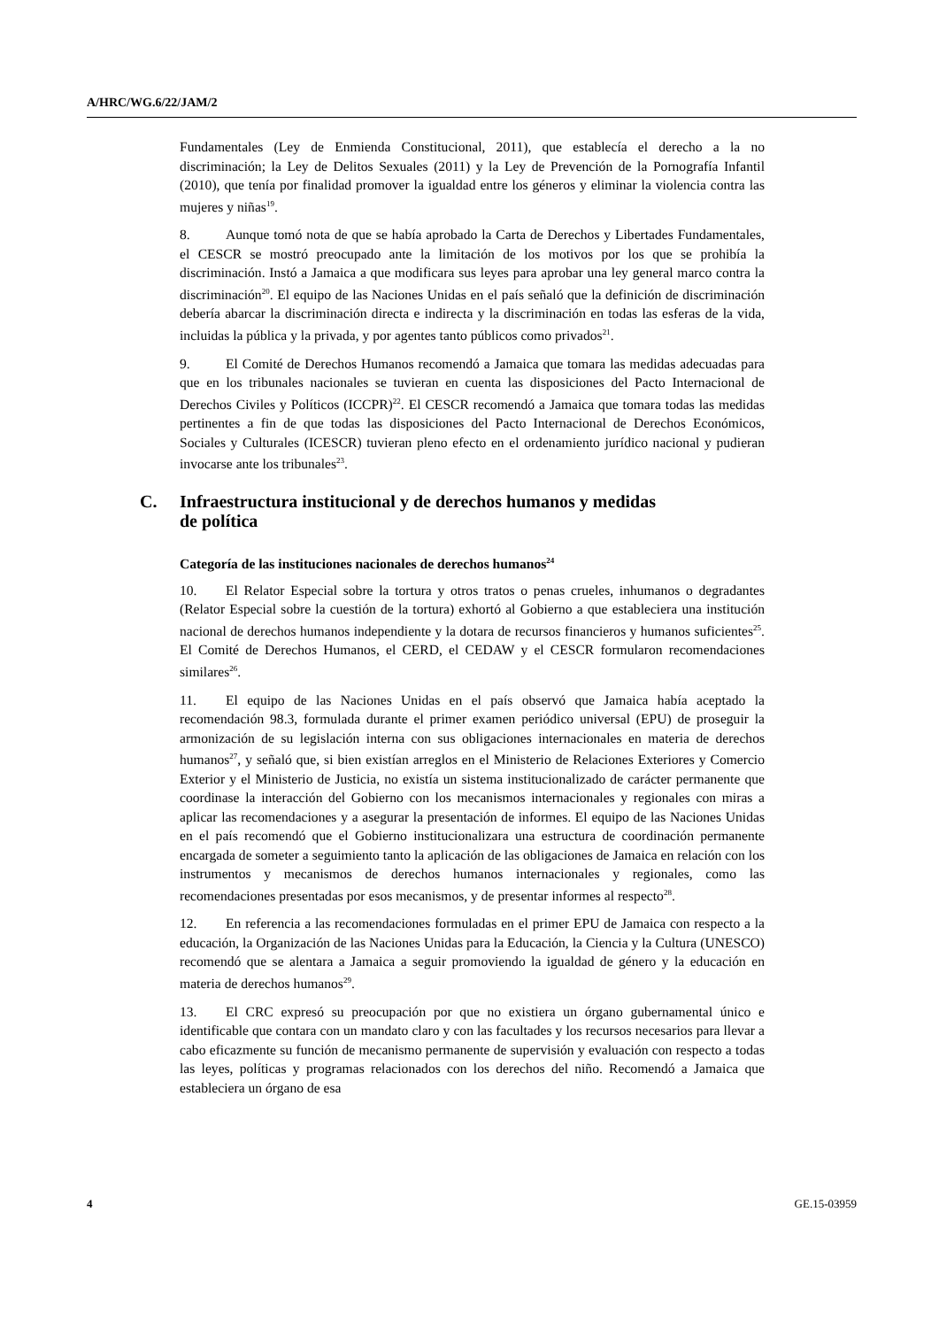A/HRC/WG.6/22/JAM/2
Fundamentales (Ley de Enmienda Constitucional, 2011), que establecía el derecho a la no discriminación; la Ley de Delitos Sexuales (2011) y la Ley de Prevención de la Pornografía Infantil (2010), que tenía por finalidad promover la igualdad entre los géneros y eliminar la violencia contra las mujeres y niñas<sup>19</sup>.
8. Aunque tomó nota de que se había aprobado la Carta de Derechos y Libertades Fundamentales, el CESCR se mostró preocupado ante la limitación de los motivos por los que se prohibía la discriminación. Instó a Jamaica a que modificara sus leyes para aprobar una ley general marco contra la discriminación<sup>20</sup>. El equipo de las Naciones Unidas en el país señaló que la definición de discriminación debería abarcar la discriminación directa e indirecta y la discriminación en todas las esferas de la vida, incluidas la pública y la privada, y por agentes tanto públicos como privados<sup>21</sup>.
9. El Comité de Derechos Humanos recomendó a Jamaica que tomara las medidas adecuadas para que en los tribunales nacionales se tuvieran en cuenta las disposiciones del Pacto Internacional de Derechos Civiles y Políticos (ICCPR)<sup>22</sup>. El CESCR recomendó a Jamaica que tomara todas las medidas pertinentes a fin de que todas las disposiciones del Pacto Internacional de Derechos Económicos, Sociales y Culturales (ICESCR) tuvieran pleno efecto en el ordenamiento jurídico nacional y pudieran invocarse ante los tribunales<sup>23</sup>.
C. Infraestructura institucional y de derechos humanos y medidas
de política
Categoría de las instituciones nacionales de derechos humanos<sup>24</sup>
10. El Relator Especial sobre la tortura y otros tratos o penas crueles, inhumanos o degradantes (Relator Especial sobre la cuestión de la tortura) exhortó al Gobierno a que estableciera una institución nacional de derechos humanos independiente y la dotara de recursos financieros y humanos suficientes<sup>25</sup>. El Comité de Derechos Humanos, el CERD, el CEDAW y el CESCR formularon recomendaciones similares<sup>26</sup>.
11. El equipo de las Naciones Unidas en el país observó que Jamaica había aceptado la recomendación 98.3, formulada durante el primer examen periódico universal (EPU) de proseguir la armonización de su legislación interna con sus obligaciones internacionales en materia de derechos humanos<sup>27</sup>, y señaló que, si bien existían arreglos en el Ministerio de Relaciones Exteriores y Comercio Exterior y el Ministerio de Justicia, no existía un sistema institucionalizado de carácter permanente que coordinase la interacción del Gobierno con los mecanismos internacionales y regionales con miras a aplicar las recomendaciones y a asegurar la presentación de informes. El equipo de las Naciones Unidas en el país recomendó que el Gobierno institucionalizara una estructura de coordinación permanente encargada de someter a seguimiento tanto la aplicación de las obligaciones de Jamaica en relación con los instrumentos y mecanismos de derechos humanos internacionales y regionales, como las recomendaciones presentadas por esos mecanismos, y de presentar informes al respecto<sup>28</sup>.
12. En referencia a las recomendaciones formuladas en el primer EPU de Jamaica con respecto a la educación, la Organización de las Naciones Unidas para la Educación, la Ciencia y la Cultura (UNESCO) recomendó que se alentara a Jamaica a seguir promoviendo la igualdad de género y la educación en materia de derechos humanos<sup>29</sup>.
13. El CRC expresó su preocupación por que no existiera un órgano gubernamental único e identificable que contara con un mandato claro y con las facultades y los recursos necesarios para llevar a cabo eficazmente su función de mecanismo permanente de supervisión y evaluación con respecto a todas las leyes, políticas y programas relacionados con los derechos del niño. Recomendó a Jamaica que estableciera un órgano de esa
4 GE.15-03959